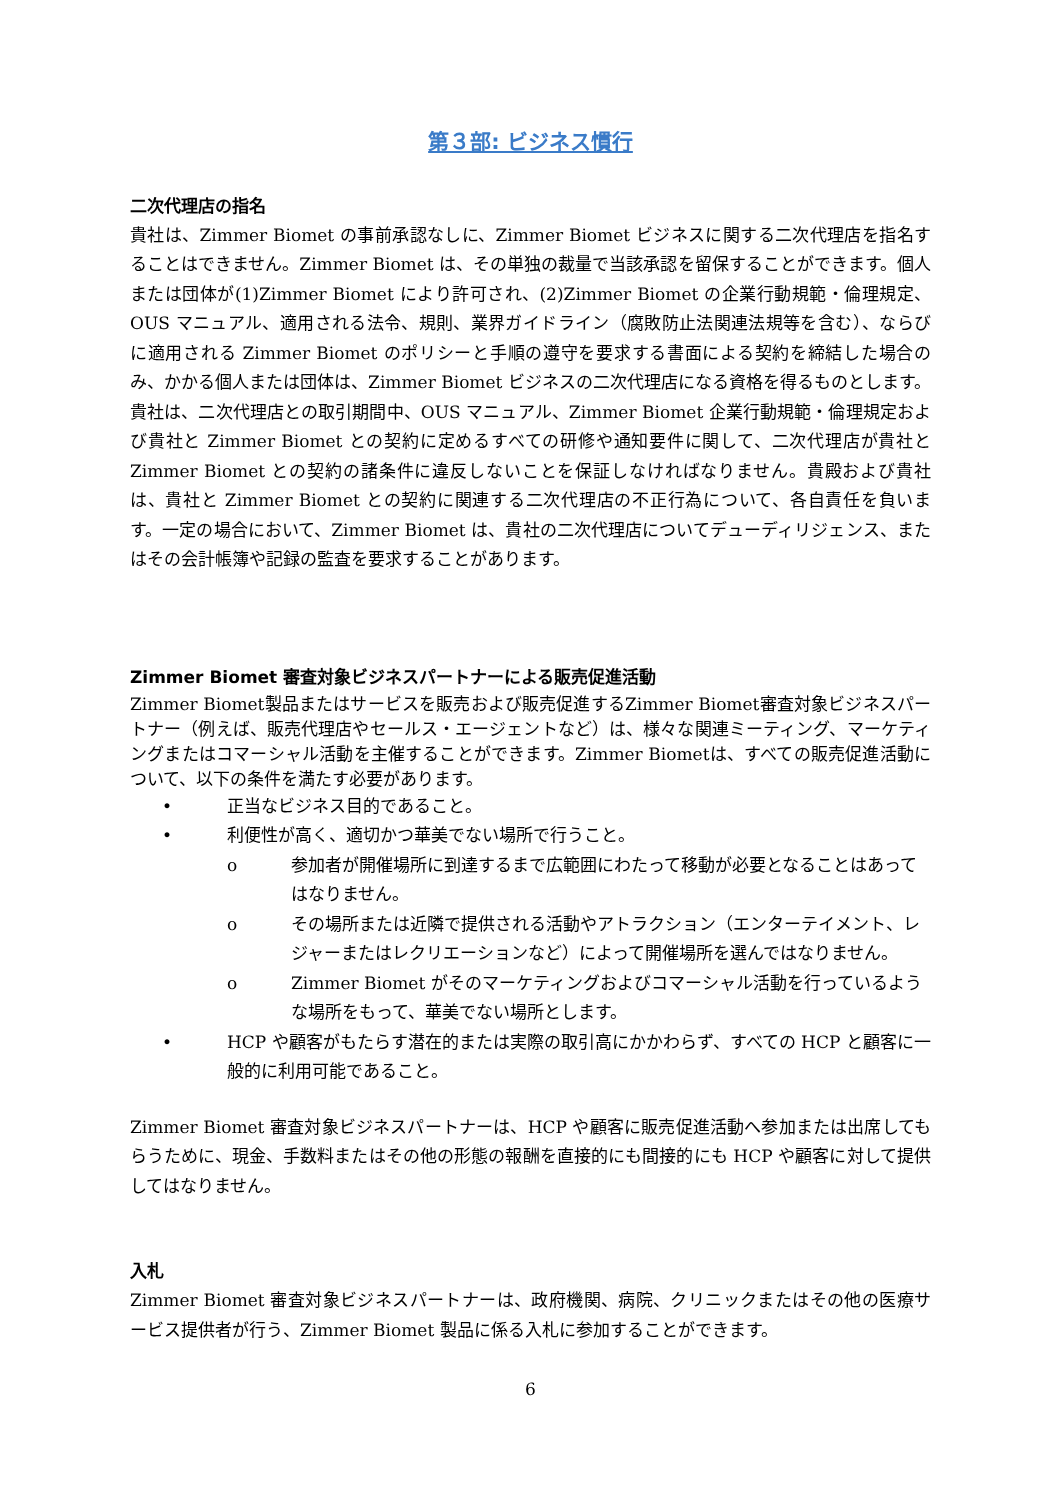第３部: ビジネス慣行
二次代理店の指名
貴社は、Zimmer Biomet の事前承認なしに、Zimmer Biomet ビジネスに関する二次代理店を指名することはできません。Zimmer Biomet は、その単独の裁量で当該承認を留保することができます。個人または団体が(1)Zimmer Biomet により許可され、(2)Zimmer Biomet の企業行動規範・倫理規定、OUS マニュアル、適用される法令、規則、業界ガイドライン（腐敗防止法関連法規等を含む）、ならびに適用される Zimmer Biomet のポリシーと手順の遵守を要求する書面による契約を締結した場合のみ、かかる個人または団体は、Zimmer Biomet ビジネスの二次代理店になる資格を得るものとします。貴社は、二次代理店との取引期間中、OUS マニュアル、Zimmer Biomet 企業行動規範・倫理規定および貴社と Zimmer Biomet との契約に定めるすべての研修や通知要件に関して、二次代理店が貴社と Zimmer Biomet との契約の諸条件に違反しないことを保証しなければなりません。貴殿および貴社は、貴社と Zimmer Biomet との契約に関連する二次代理店の不正行為について、各自責任を負います。一定の場合において、Zimmer Biomet は、貴社の二次代理店についてデューディリジェンス、またはその会計帳簿や記録の監査を要求することがあります。
Zimmer Biomet 審査対象ビジネスパートナーによる販売促進活動
Zimmer Biomet製品またはサービスを販売および販売促進するZimmer Biomet審査対象ビジネスパートナー（例えば、販売代理店やセールス・エージェントなど）は、様々な関連ミーティング、マーケティングまたはコマーシャル活動を主催することができます。Zimmer Biometは、すべての販売促進活動について、以下の条件を満たす必要があります。
• 正当なビジネス目的であること。
• 利便性が高く、適切かつ華美でない場所で行うこと。
o 参加者が開催場所に到達するまで広範囲にわたって移動が必要となることはあってはなりません。
o その場所または近隣で提供される活動やアトラクション（エンターテイメント、レジャーまたはレクリエーションなど）によって開催場所を選んではなりません。
o Zimmer Biomet がそのマーケティングおよびコマーシャル活動を行っているような場所をもって、華美でない場所とします。
• HCP や顧客がもたらす潜在的または実際の取引高にかかわらず、すべての HCP と顧客に一般的に利用可能であること。
Zimmer Biomet 審査対象ビジネスパートナーは、HCP や顧客に販売促進活動へ参加または出席してもらうために、現金、手数料またはその他の形態の報酬を直接的にも間接的にも HCP や顧客に対して提供してはなりません。
入札
Zimmer Biomet 審査対象ビジネスパートナーは、政府機関、病院、クリニックまたはその他の医療サービス提供者が行う、Zimmer Biomet 製品に係る入札に参加することができます。
6